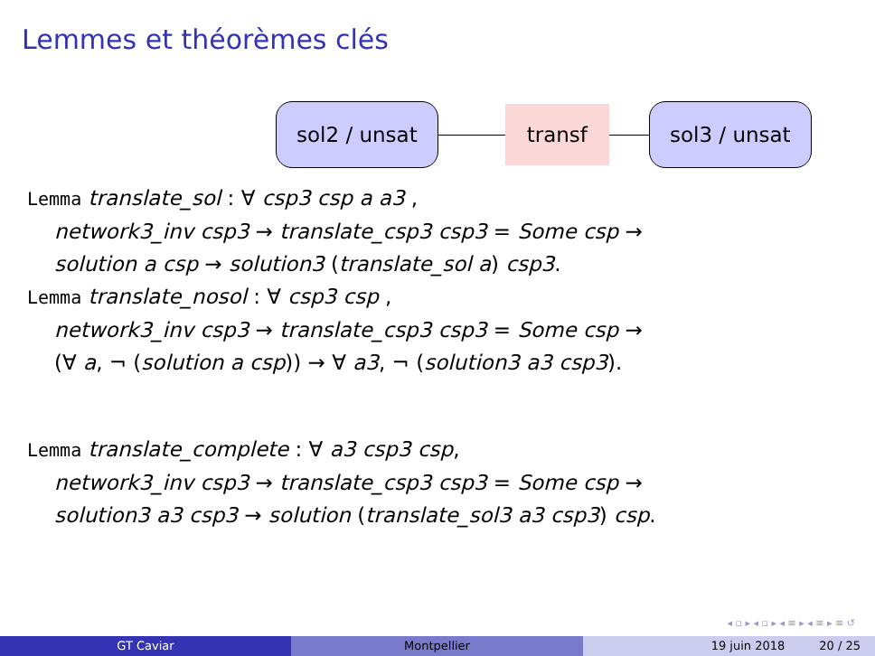Lemmes et théorèmes clés
sol2 / unsat transf sol3 / unsat
Lemma translate_sol : ∀ csp3 csp a a3 ,
network3_inv csp3 → translate_csp3 csp3 = Some csp →
solution a csp → solution3 (translate_sol a) csp3.
Lemma translate_nosol : ∀ csp3 csp ,
network3_inv csp3 → translate_csp3 csp3 = Some csp →
(∀ a, ¬ (solution a csp)) → ∀ a3, ¬ (solution3 a3 csp3).
Lemma translate_complete : ∀ a3 csp3 csp,
network3_inv csp3 → translate_csp3 csp3 = Some csp →
solution3 a3 csp3 → solution (translate_sol3 a3 csp3) csp.
◂ ▫ ▸ ◂ ▫ ▸ ◂ ≡ ▸ ◂ ≡ ▸ ≡ ↺
GT Caviar Montpellier 19 juin 2018 20 / 25